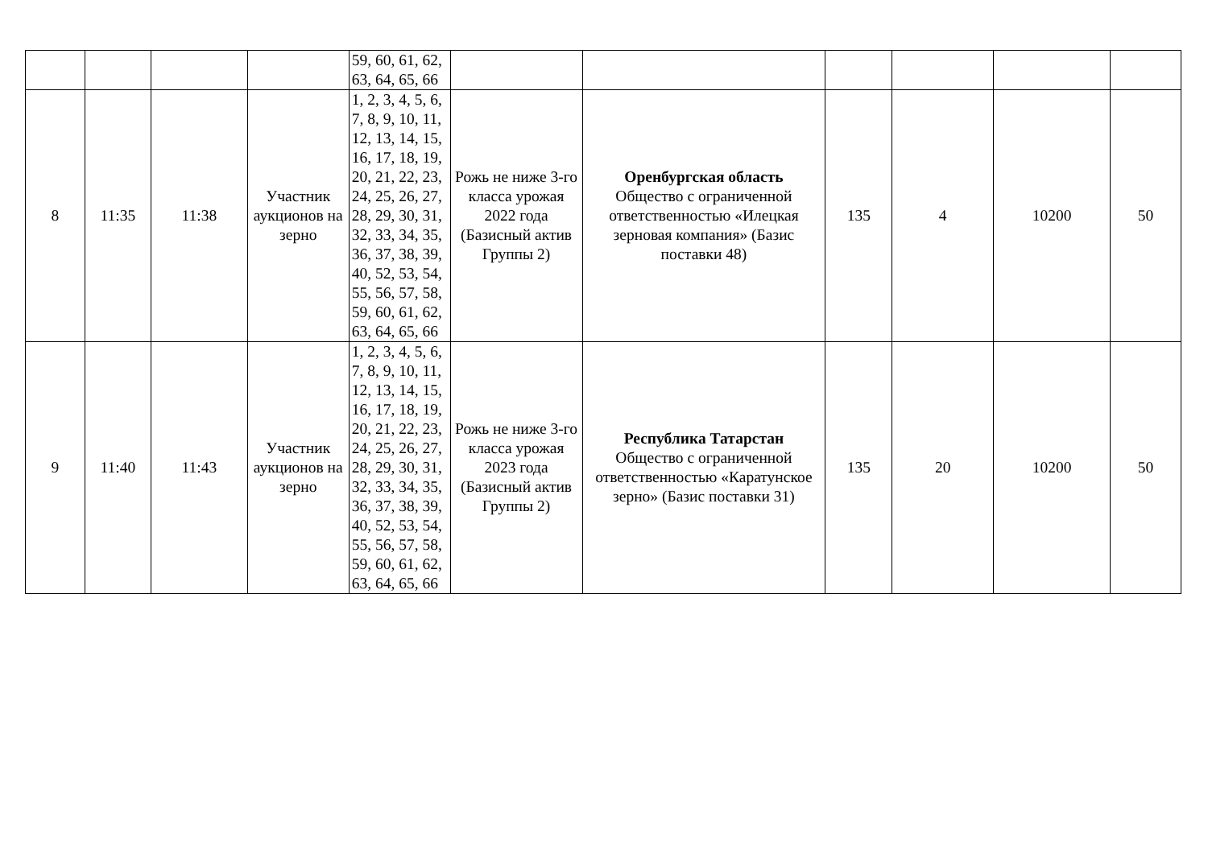| | | | | 59, 60, 61, 62, 63, 64, 65, 66 | | | | | | |
| 8 | 11:35 | 11:38 | Участник аукционов на зерно | 1, 2, 3, 4, 5, 6, 7, 8, 9, 10, 11, 12, 13, 14, 15, 16, 17, 18, 19, 20, 21, 22, 23, 24, 25, 26, 27, 28, 29, 30, 31, 32, 33, 34, 35, 36, 37, 38, 39, 40, 52, 53, 54, 55, 56, 57, 58, 59, 60, 61, 62, 63, 64, 65, 66 | Рожь не ниже 3-го класса урожая 2022 года (Базисный актив Группы 2) | Оренбургская область Общество с ограниченной ответственностью «Илецкая зерновая компания» (Базис поставки 48) | 135 | 4 | 10200 | 50 |
| 9 | 11:40 | 11:43 | Участник аукционов на зерно | 1, 2, 3, 4, 5, 6, 7, 8, 9, 10, 11, 12, 13, 14, 15, 16, 17, 18, 19, 20, 21, 22, 23, 24, 25, 26, 27, 28, 29, 30, 31, 32, 33, 34, 35, 36, 37, 38, 39, 40, 52, 53, 54, 55, 56, 57, 58, 59, 60, 61, 62, 63, 64, 65, 66 | Рожь не ниже 3-го класса урожая 2023 года (Базисный актив Группы 2) | Республика Татарстан Общество с ограниченной ответственностью «Каратунское зерно» (Базис поставки 31) | 135 | 20 | 10200 | 50 |